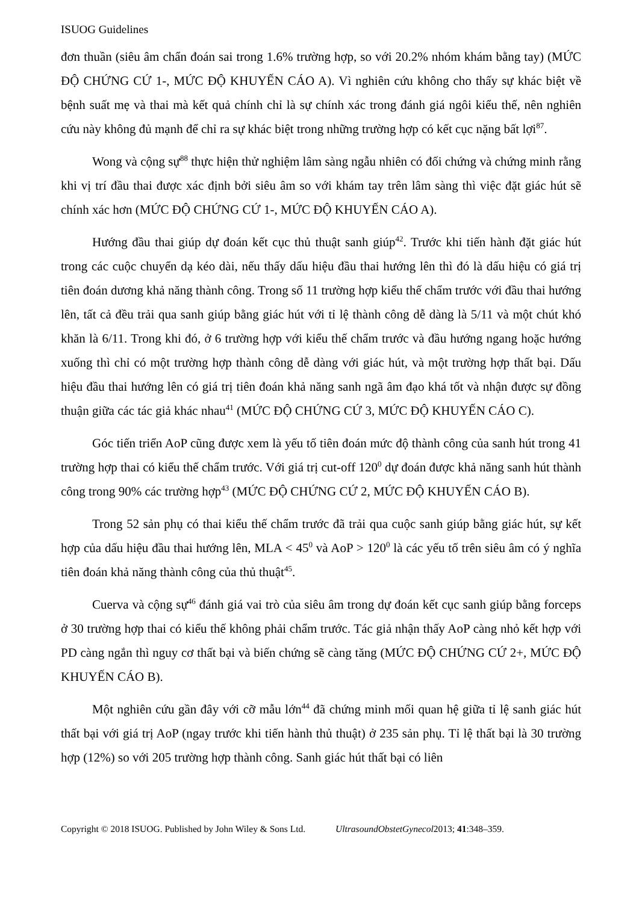ISUOG Guidelines
đơn thuần (siêu âm chẩn đoán sai trong 1.6% trường hợp, so với 20.2% nhóm khám bằng tay) (MỨC ĐỘ CHỨNG CỨ 1-, MỨC ĐỘ KHUYẾN CÁO A). Vì nghiên cứu không cho thấy sự khác biệt về bệnh suất mẹ và thai mà kết quả chính chỉ là sự chính xác trong đánh giá ngôi kiểu thế, nên nghiên cứu này không đủ mạnh để chỉ ra sự khác biệt trong những trường hợp có kết cục nặng bất lợi<sup>87</sup>.
Wong và cộng sự<sup>88</sup> thực hiện thử nghiệm lâm sàng ngẫu nhiên có đối chứng và chứng minh rằng khi vị trí đầu thai được xác định bởi siêu âm so với khám tay trên lâm sàng thì việc đặt giác hút sẽ chính xác hơn (MỨC ĐỘ CHỨNG CỨ 1-, MỨC ĐỘ KHUYẾN CÁO A).
Hướng đầu thai giúp dự đoán kết cục thủ thuật sanh giúp<sup>42</sup>. Trước khi tiến hành đặt giác hút trong các cuộc chuyển dạ kéo dài, nếu thấy dấu hiệu đầu thai hướng lên thì đó là dấu hiệu có giá trị tiên đoán dương khả năng thành công. Trong số 11 trường hợp kiểu thế chẩm trước với đầu thai hướng lên, tất cả đều trải qua sanh giúp bằng giác hút với tỉ lệ thành công dễ dàng là 5/11 và một chút khó khăn là 6/11. Trong khi đó, ở 6 trường hợp với kiểu thế chẩm trước và đầu hướng ngang hoặc hướng xuống thì chỉ có một trường hợp thành công dễ dàng với giác hút, và một trường hợp thất bại. Dấu hiệu đầu thai hướng lên có giá trị tiên đoán khả năng sanh ngã âm đạo khá tốt và nhận được sự đồng thuận giữa các tác giả khác nhau<sup>41</sup> (MỨC ĐỘ CHỨNG CỨ 3, MỨC ĐỘ KHUYẾN CÁO C).
Góc tiến triển AoP cũng được xem là yếu tố tiên đoán mức độ thành công của sanh hút trong 41 trường hợp thai có kiểu thế chẩm trước. Với giá trị cut-off 120<sup>0</sup> dự đoán được khả năng sanh hút thành công trong 90% các trường hợp<sup>43</sup> (MỨC ĐỘ CHỨNG CỨ 2, MỨC ĐỘ KHUYẾN CÁO B).
Trong 52 sản phụ có thai kiểu thế chẩm trước đã trải qua cuộc sanh giúp bằng giác hút, sự kết hợp của dấu hiệu đầu thai hướng lên, MLA < 45<sup>0</sup> và AoP > 120<sup>0</sup> là các yếu tố trên siêu âm có ý nghĩa tiên đoán khả năng thành công của thủ thuật<sup>45</sup>.
Cuerva và cộng sự<sup>46</sup> đánh giá vai trò của siêu âm trong dự đoán kết cục sanh giúp bằng forceps ở 30 trường hợp thai có kiểu thế không phải chẩm trước. Tác giả nhận thấy AoP càng nhỏ kết hợp với PD càng ngắn thì nguy cơ thất bại và biến chứng sẽ càng tăng (MỨC ĐỘ CHỨNG CỨ 2+, MỨC ĐỘ KHUYẾN CÁO B).
Một nghiên cứu gần đây với cỡ mẫu lớn<sup>44</sup> đã chứng minh mối quan hệ giữa tỉ lệ sanh giác hút thất bại với giá trị AoP (ngay trước khi tiến hành thủ thuật) ở 235 sản phụ. Tỉ lệ thất bại là 30 trường hợp (12%) so với 205 trường hợp thành công. Sanh giác hút thất bại có liên
Copyright © 2018 ISUOG. Published by John Wiley & Sons Ltd. UltrasoundObstetGynecol2013; 41:348–359.